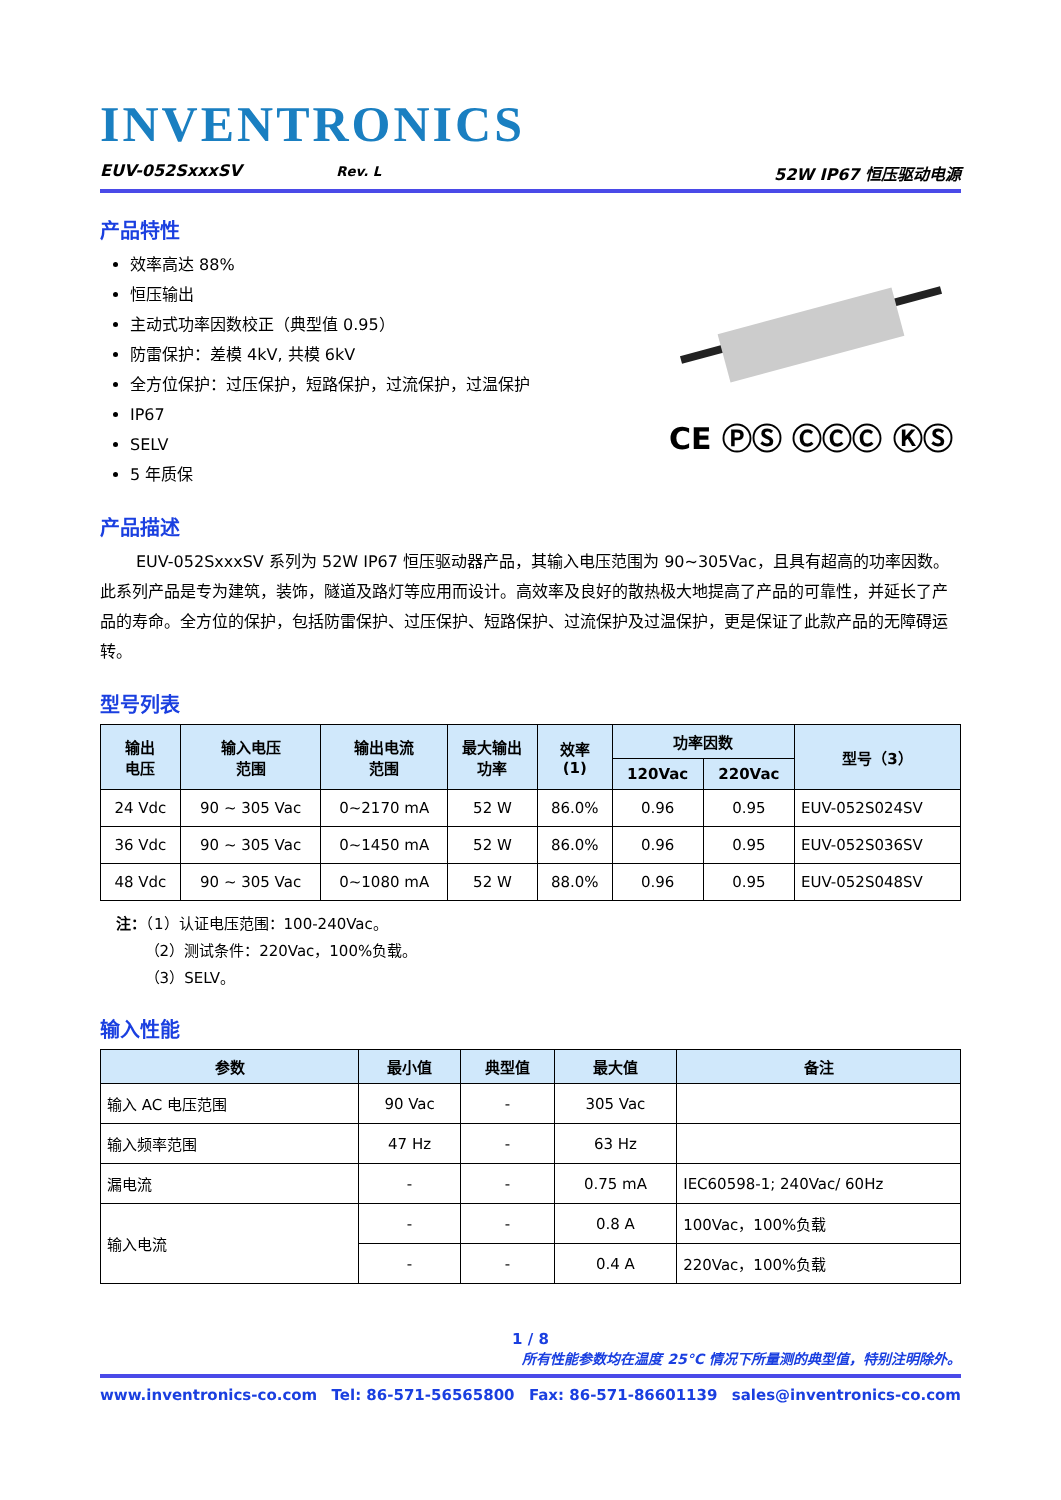INVENTRONICS
EUV-052SxxxSV Rev. L 52W IP67 恒压驱动电源
产品特性
效率高达 88%
恒压输出
主动式功率因数校正（典型值 0.95）
防雷保护：差模 4kV, 共模 6kV
全方位保护：过压保护，短路保护，过流保护，过温保护
IP67
SELV
5 年质保
CE ⓅⓈ ⒸⒸⒸ ⓀⓈ
产品描述
EUV-052SxxxSV 系列为 52W IP67 恒压驱动器产品，其输入电压范围为 90~305Vac，且具有超高的功率因数。此系列产品是专为建筑，装饰，隧道及路灯等应用而设计。高效率及良好的散热极大地提高了产品的可靠性，并延长了产品的寿命。全方位的保护，包括防雷保护、过压保护、短路保护、过流保护及过温保护，更是保证了此款产品的无障碍运转。
型号列表
| 输出 电压 | 输入电压 范围 | 输出电流 范围 | 最大输出 功率 | 效率 (1) | 功率因数 | | 型号（3） |
| --- | --- | --- | --- | --- | --- | --- | --- |
| | | | | | 120Vac | 220Vac | |
| 24 Vdc | 90 ~ 305 Vac | 0~2170 mA | 52 W | 86.0% | 0.96 | 0.95 | EUV-052S024SV |
| 36 Vdc | 90 ~ 305 Vac | 0~1450 mA | 52 W | 86.0% | 0.96 | 0.95 | EUV-052S036SV |
| 48 Vdc | 90 ~ 305 Vac | 0~1080 mA | 52 W | 88.0% | 0.96 | 0.95 | EUV-052S048SV |
注：（1）认证电压范围：100-240Vac。
（2）测试条件：220Vac，100%负载。
（3）SELV。
输入性能
| 参数 | 最小值 | 典型值 | 最大值 | 备注 |
| --- | --- | --- | --- | --- |
| 输入 AC 电压范围 | 90 Vac | - | 305 Vac | |
| 输入频率范围 | 47 Hz | - | 63 Hz | |
| 漏电流 | - | - | 0.75 mA | IEC60598-1; 240Vac/ 60Hz |
| 输入电流 | - | - | 0.8 A | 100Vac，100%负载 |
| | - | - | 0.4 A | 220Vac，100%负载 |
1 / 8
所有性能参数均在温度 25°C 情况下所量测的典型值，特别注明除外。
www.inventronics-co.com Tel: 86-571-56565800 Fax: 86-571-86601139 sales@inventronics-co.com